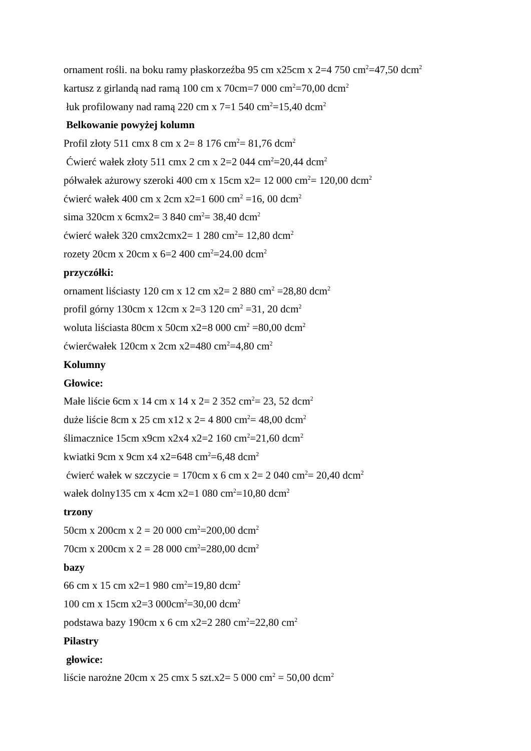ornament rośli. na boku ramy płaskorzeźba 95 cm x25cm x 2=4 750 cm<sup>2</sup>=47,50 dcm<sup>2</sup>
kartusz z girlandą nad ramą 100 cm x 70cm=7 000 cm<sup>2</sup>=70,00 dcm<sup>2</sup>
łuk profilowany nad ramą 220 cm x 7=1 540 cm<sup>2</sup>=15,40 dcm<sup>2</sup>
Belkowanie powyżej kolumn
Profil złoty 511 cmx 8 cm x 2= 8 176 cm<sup>2</sup>= 81,76 dcm<sup>2</sup>
Ćwierć wałek złoty 511 cmx 2 cm x 2=2 044 cm<sup>2</sup>=20,44 dcm<sup>2</sup>
półwałek ażurowy szeroki 400 cm x 15cm x2= 12 000 cm<sup>2</sup>= 120,00 dcm<sup>2</sup>
ćwierć wałek 400 cm x 2cm x2=1 600 cm<sup>2</sup> =16, 00 dcm<sup>2</sup>
sima 320cm x 6cmx2= 3 840 cm<sup>2</sup>= 38,40 dcm<sup>2</sup>
ćwierć wałek 320 cmx2cmx2= 1 280 cm<sup>2</sup>= 12,80 dcm<sup>2</sup>
rozety 20cm x 20cm x 6=2 400 cm<sup>2</sup>=24.00 dcm<sup>2</sup>
przyczółki:
ornament liściasty 120 cm x 12 cm x2= 2 880 cm<sup>2</sup> =28,80 dcm<sup>2</sup>
profil górny 130cm x 12cm x 2=3 120 cm<sup>2</sup> =31, 20 dcm<sup>2</sup>
woluta liściasta 80cm x 50cm x2=8 000 cm<sup>2</sup> =80,00 dcm<sup>2</sup>
ćwierćwałek 120cm x 2cm x2=480 cm<sup>2</sup>=4,80 cm<sup>2</sup>
Kolumny
Głowice:
Małe liście 6cm x 14 cm x 14 x 2= 2 352 cm<sup>2</sup>= 23, 52 dcm<sup>2</sup>
duże liście 8cm x 25 cm x12 x 2= 4 800 cm<sup>2</sup>= 48,00 dcm<sup>2</sup>
ślimacznice 15cm x9cm x2x4 x2=2 160 cm<sup>2</sup>=21,60 dcm<sup>2</sup>
kwiatki 9cm x 9cm x4 x2=648 cm<sup>2</sup>=6,48 dcm<sup>2</sup>
ćwierć wałek w szczycie = 170cm x 6 cm x 2= 2 040 cm<sup>2</sup>= 20,40 dcm<sup>2</sup>
wałek dolny135 cm x 4cm x2=1 080 cm<sup>2</sup>=10,80 dcm<sup>2</sup>
trzony
50cm x 200cm x 2 = 20 000 cm<sup>2</sup>=200,00 dcm<sup>2</sup>
70cm x 200cm x 2 = 28 000 cm<sup>2</sup>=280,00 dcm<sup>2</sup>
bazy
66 cm x 15 cm x2=1 980 cm<sup>2</sup>=19,80 dcm<sup>2</sup>
100 cm x 15cm x2=3 000cm<sup>2</sup>=30,00 dcm<sup>2</sup>
podstawa bazy 190cm x 6 cm x2=2 280 cm<sup>2</sup>=22,80 cm<sup>2</sup>
Pilastry
głowice:
liście narożne 20cm x 25 cmx 5 szt.x2= 5 000 cm<sup>2</sup> = 50,00 dcm<sup>2</sup>